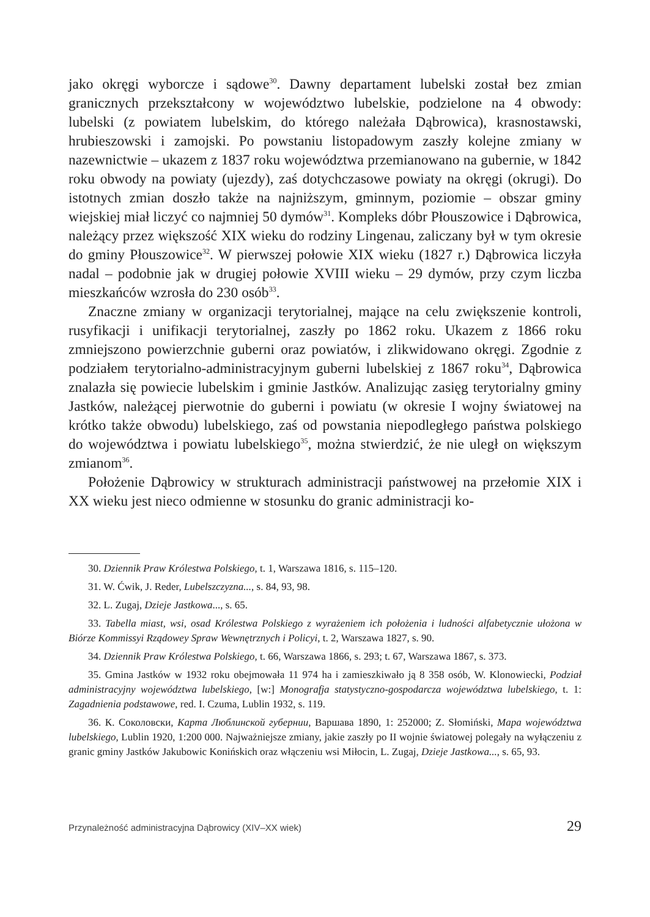jako okręgi wyborcze i sądowe<sup>30</sup>. Dawny departament lubelski został bez zmian granicznych przekształcony w województwo lubelskie, podzielone na 4 obwody: lubelski (z powiatem lubelskim, do którego należała Dąbrowica), krasnostawski, hrubieszowski i zamojski. Po powstaniu listopadowym zaszły kolejne zmiany w nazewnictwie – ukazem z 1837 roku województwa przemianowano na gubernie, w 1842 roku obwody na powiaty (ujezdy), zaś dotychczasowe powiaty na okręgi (okrugi). Do istotnych zmian doszło także na najniższym, gminnym, poziomie – obszar gminy wiejskiej miał liczyć co najmniej 50 dymów<sup>31</sup>. Kompleks dóbr Płouszowice i Dąbrowica, należący przez większość XIX wieku do rodziny Lingenau, zaliczany był w tym okresie do gminy Płouszowice<sup>32</sup>. W pierwszej połowie XIX wieku (1827 r.) Dąbrowica liczyła nadal – podobnie jak w drugiej połowie XVIII wieku – 29 dymów, przy czym liczba mieszkańców wzrosła do 230 osób<sup>33</sup>.
Znaczne zmiany w organizacji terytorialnej, mające na celu zwiększenie kontroli, rusyfikacji i unifikacji terytorialnej, zaszły po 1862 roku. Ukazem z 1866 roku zmniejszono powierzchnie guberni oraz powiatów, i zlikwidowano okręgi. Zgodnie z podziałem terytorialno-administracyjnym guberni lubelskiej z 1867 roku<sup>34</sup>, Dąbrowica znalazła się powiecie lubelskim i gminie Jastków. Analizując zasięg terytorialny gminy Jastków, należącej pierwotnie do guberni i powiatu (w okresie I wojny światowej na krótko także obwodu) lubelskiego, zaś od powstania niepodległego państwa polskiego do województwa i powiatu lubelskiego<sup>35</sup>, można stwierdzić, że nie uległ on większym zmianom<sup>36</sup>.
Położenie Dąbrowicy w strukturach administracji państwowej na przełomie XIX i XX wieku jest nieco odmienne w stosunku do granic administracji ko-
30. Dziennik Praw Królestwa Polskiego, t. 1, Warszawa 1816, s. 115–120.
31. W. Ćwik, J. Reder, Lubelszczyzna..., s. 84, 93, 98.
32. L. Zugaj, Dzieje Jastkowa..., s. 65.
33. Tabella miast, wsi, osad Królestwa Polskiego z wyrażeniem ich położenia i ludności alfabetycznie ułożona w Biórze Kommissyi Rządowey Spraw Wewnętrznych i Policyi, t. 2, Warszawa 1827, s. 90.
34. Dziennik Praw Królestwa Polskiego, t. 66, Warszawa 1866, s. 293; t. 67, Warszawa 1867, s. 373.
35. Gmina Jastków w 1932 roku obejmowała 11 974 ha i zamieszkiwało ją 8 358 osób, W. Klonowiecki, Podział administracyjny województwa lubelskiego, [w:] Monografja statystyczno-gospodarcza województwa lubelskiego, t. 1: Zagadnienia podstawowe, red. I. Czuma, Lublin 1932, s. 119.
36. К. Соколовски, Карта Люблинской губернии, Варшава 1890, 1: 252000; Z. Słomiński, Mapa województwa lubelskiego, Lublin 1920, 1:200 000. Najważniejsze zmiany, jakie zaszły po II wojnie światowej polegały na wyłączeniu z granic gminy Jastków Jakubowic Konińskich oraz włączeniu wsi Miłocin, L. Zugaj, Dzieje Jastkowa..., s. 65, 93.
Przynależność administracyjna Dąbrowicy (XIV–XX wiek) 29